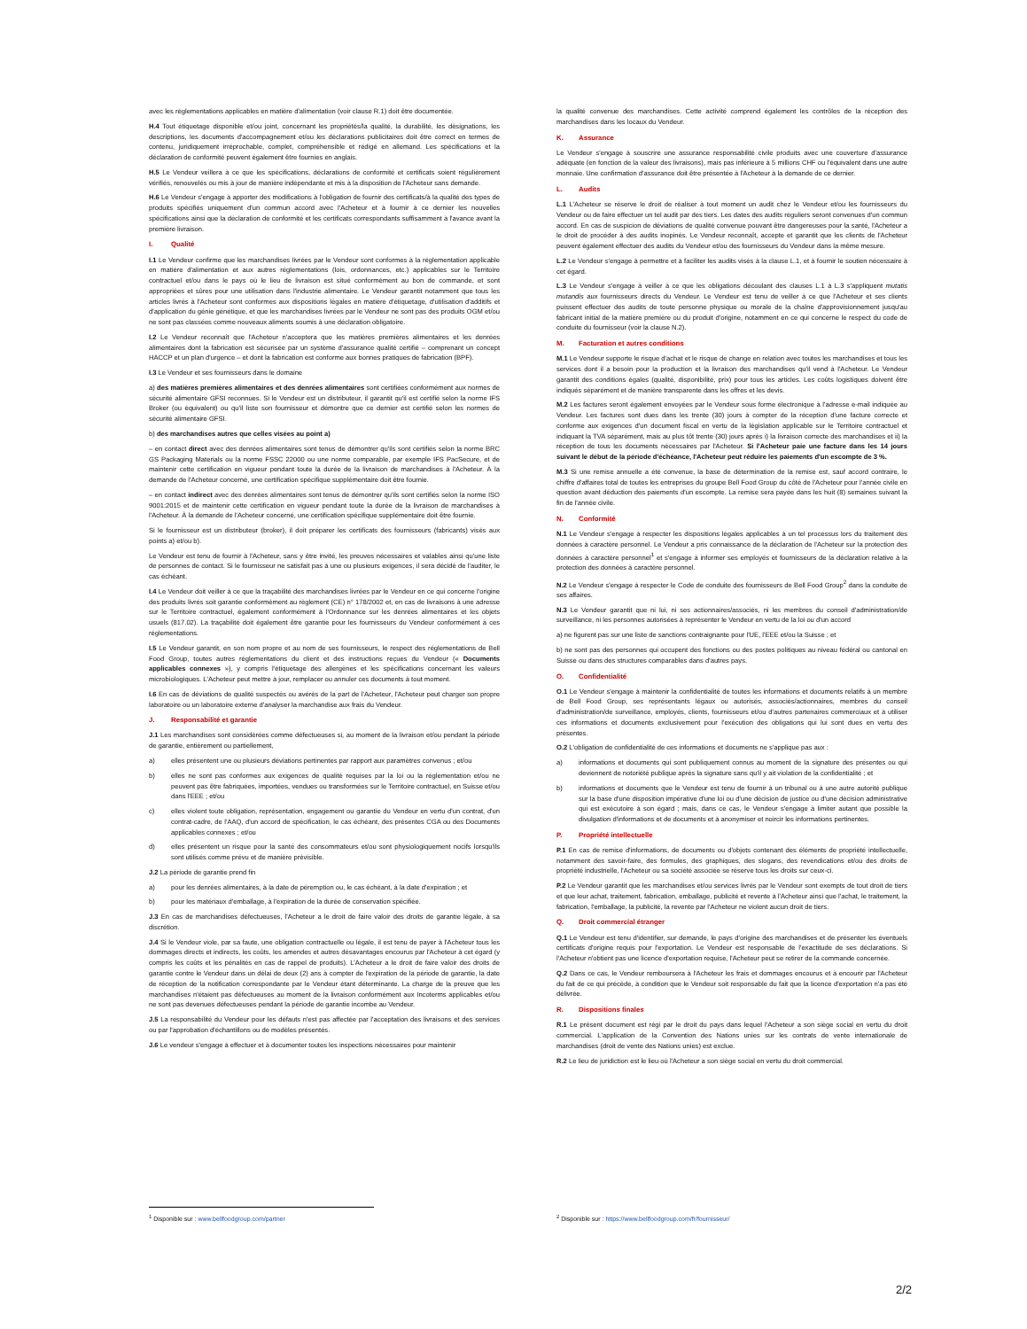avec les réglementations applicables en matière d'alimentation (voir clause R.1) doit être documentée.
H.4 Tout étiquetage disponible et/ou joint, concernant les propriétés/la qualité, la durabilité, les désignations, les descriptions, les documents d'accompagnement et/ou les déclarations publicitaires doit être correct en termes de contenu, juridiquement irréprochable, complet, compréhensible et rédigé en allemand. Les spécifications et la déclaration de conformité peuvent également être fournies en anglais.
H.5 Le Vendeur veillera à ce que les spécifications, déclarations de conformité et certificats soient régulièrement vérifiés, renouvelés ou mis à jour de manière indépendante et mis à la disposition de l'Acheteur sans demande.
H.6 Le Vendeur s'engage à apporter des modifications à l'obligation de fournir des certificats/à la qualité des types de produits spécifiés uniquement d'un commun accord avec l'Acheteur et à fournir à ce dernier les nouvelles spécifications ainsi que la déclaration de conformité et les certificats correspondants suffisamment à l'avance avant la première livraison.
I. Qualité
I.1 Le Vendeur confirme que les marchandises livrées par le Vendeur sont conformes à la réglementation applicable en matière d'alimentation et aux autres réglementations (lois, ordonnances, etc.) applicables sur le Territoire contractuel et/ou dans le pays où le lieu de livraison est situé conformément au bon de commande, et sont appropriées et sûres pour une utilisation dans l'industrie alimentaire. Le Vendeur garantit notamment que tous les articles livrés à l'Acheteur sont conformes aux dispositions légales en matière d'étiquetage, d'utilisation d'additifs et d'application du génie génétique, et que les marchandises livrées par le Vendeur ne sont pas des produits OGM et/ou ne sont pas classées comme nouveaux aliments soumis à une déclaration obligatoire.
I.2 Le Vendeur reconnaît que l'Acheteur n'acceptera que les matières premières alimentaires et les denrées alimentaires dont la fabrication est sécurisée par un système d'assurance qualité certifié – comprenant un concept HACCP et un plan d'urgence – et dont la fabrication est conforme aux bonnes pratiques de fabrication (BPF).
I.3 Le Vendeur et ses fournisseurs dans le domaine
a) des matières premières alimentaires et des denrées alimentaires sont certifiées conformément aux normes de sécurité alimentaire GFSI reconnues. Si le Vendeur est un distributeur, il garantit qu'il est certifié selon la norme IFS Broker (ou équivalent) ou qu'il liste son fournisseur et démontre que ce dernier est certifié selon les normes de sécurité alimentaire GFSI.
b) des marchandises autres que celles visées au point a)
– en contact direct avec des denrées alimentaires sont tenus de démontrer qu'ils sont certifiés selon la norme BRC GS Packaging Materials ou la norme FSSC 22000 ou une norme comparable, par exemple IFS PacSecure, et de maintenir cette certification en vigueur pendant toute la durée de la livraison de marchandises à l'Acheteur. À la demande de l'Acheteur concerné, une certification spécifique supplémentaire doit être fournie.
– en contact indirect avec des denrées alimentaires sont tenus de démontrer qu'ils sont certifiés selon la norme ISO 9001:2015 et de maintenir cette certification en vigueur pendant toute la durée de la livraison de marchandises à l'Acheteur. À la demande de l'Acheteur concerné, une certification spécifique supplémentaire doit être fournie.
Si le fournisseur est un distributeur (broker), il doit préparer les certificats des fournisseurs (fabricants) visés aux points a) et/ou b).
Le Vendeur est tenu de fournir à l'Acheteur, sans y être invité, les preuves nécessaires et valables ainsi qu'une liste de personnes de contact. Si le fournisseur ne satisfait pas à une ou plusieurs exigences, il sera décidé de l'auditer, le cas échéant.
I.4 Le Vendeur doit veiller à ce que la traçabilité des marchandises livrées par le Vendeur en ce qui concerne l'origine des produits livrés soit garantie conformément au règlement (CE) n° 178/2002 et, en cas de livraisons à une adresse sur le Territoire contractuel, également conformément à l'Ordonnance sur les denrées alimentaires et les objets usuels (817.02). La traçabilité doit également être garantie pour les fournisseurs du Vendeur conformément à ces réglementations.
I.5 Le Vendeur garantit, en son nom propre et au nom de ses fournisseurs, le respect des réglementations de Bell Food Group, toutes autres réglementations du client et des instructions reçues du Vendeur (« Documents applicables connexes »), y compris l'étiquetage des allergènes et les spécifications concernant les valeurs microbiologiques. L'Acheteur peut mettre à jour, remplacer ou annuler ces documents à tout moment.
I.6 En cas de déviations de qualité suspectés ou avérés de la part de l'Acheteur, l'Acheteur peut charger son propre laboratoire ou un laboratoire externe d'analyser la marchandise aux frais du Vendeur.
J. Responsabilité et garantie
J.1 Les marchandises sont considérées comme défectueuses si, au moment de la livraison et/ou pendant la période de garantie, entièrement ou partiellement,
a) elles présentent une ou plusieurs déviations pertinentes par rapport aux paramètres convenus ; et/ou
b) elles ne sont pas conformes aux exigences de qualité requises par la loi ou la réglementation et/ou ne peuvent pas être fabriquées, importées, vendues ou transformées sur le Territoire contractuel, en Suisse et/ou dans l'EEE ; et/ou
c) elles violent toute obligation, représentation, engagement ou garantie du Vendeur en vertu d'un contrat, d'un contrat-cadre, de l'AAQ, d'un accord de spécification, le cas échéant, des présentes CGA ou des Documents applicables connexes ; et/ou
d) elles présentent un risque pour la santé des consommateurs et/ou sont physiologiquement nocifs lorsqu'ils sont utilisés comme prévu et de manière prévisible.
J.2 La période de garantie prend fin
a) pour les denrées alimentaires, à la date de péremption ou, le cas échéant, à la date d'expiration ; et
b) pour les matériaux d'emballage, à l'expiration de la durée de conservation spécifiée.
J.3 En cas de marchandises défectueuses, l'Acheteur a le droit de faire valoir des droits de garantie légale, à sa discrétion.
J.4 Si le Vendeur viole, par sa faute, une obligation contractuelle ou légale, il est tenu de payer à l'Acheteur tous les dommages directs et indirects, les coûts, les amendes et autres désavantages encourus par l'Acheteur à cet égard (y compris les coûts et les pénalités en cas de rappel de produits). L'Acheteur a le droit de faire valoir des droits de garantie contre le Vendeur dans un délai de deux (2) ans à compter de l'expiration de la période de garantie, la date de réception de la notification correspondante par le Vendeur étant déterminante. La charge de la preuve que les marchandises n'étaient pas défectueuses au moment de la livraison conformément aux Incoterms applicables et/ou ne sont pas devenues défectueuses pendant la période de garantie incombe au Vendeur.
J.5 La responsabilité du Vendeur pour les défauts n'est pas affectée par l'acceptation des livraisons et des services ou par l'approbation d'échantillons ou de modèles présentés.
J.6 Le vendeur s'engage à effectuer et à documenter toutes les inspections nécessaires pour maintenir
la qualité convenue des marchandises. Cette activité comprend également les contrôles de la réception des marchandises dans les locaux du Vendeur.
K. Assurance
Le Vendeur s'engage à souscrire une assurance responsabilité civile produits avec une couverture d'assurance adéquate (en fonction de la valeur des livraisons), mais pas inférieure à 5 millions CHF ou l'équivalent dans une autre monnaie. Une confirmation d'assurance doit être présentée à l'Acheteur à la demande de ce dernier.
L. Audits
L.1 L'Acheteur se réserve le droit de réaliser à tout moment un audit chez le Vendeur et/ou les fournisseurs du Vendeur ou de faire effectuer un tel audit par des tiers. Les dates des audits réguliers seront convenues d'un commun accord. En cas de suspicion de déviations de qualité convenue pouvant être dangereuses pour la santé, l'Acheteur a le droit de procéder à des audits inopinés. Le Vendeur reconnaît, accepte et garantit que les clients de l'Acheteur peuvent également effectuer des audits du Vendeur et/ou des fournisseurs du Vendeur dans la même mesure.
L.2 Le Vendeur s'engage à permettre et à faciliter les audits visés à la clause L.1, et à fournir le soutien nécessaire à cet égard.
L.3 Le Vendeur s'engage à veiller à ce que les obligations découlant des clauses L.1 à L.3 s'appliquent mutatis mutandis aux fournisseurs directs du Vendeur. Le Vendeur est tenu de veiller à ce que l'Acheteur et ses clients puissent effectuer des audits de toute personne physique ou morale de la chaîne d'approvisionnement jusqu'au fabricant initial de la matière première ou du produit d'origine, notamment en ce qui concerne le respect du code de conduite du fournisseur (voir la clause N.2).
M. Facturation et autres conditions
M.1 Le Vendeur supporte le risque d'achat et le risque de change en relation avec toutes les marchandises et tous les services dont il a besoin pour la production et la livraison des marchandises qu'il vend à l'Acheteur. Le Vendeur garantit des conditions égales (qualité, disponibilité, prix) pour tous les articles. Les coûts logistiques doivent être indiqués séparément et de manière transparente dans les offres et les devis.
M.2 Les factures seront également envoyées par le Vendeur sous forme électronique à l'adresse e-mail indiquée au Vendeur. Les factures sont dues dans les trente (30) jours à compter de la réception d'une facture correcte et conforme aux exigences d'un document fiscal en vertu de la législation applicable sur le Territoire contractuel et indiquant la TVA séparément, mais au plus tôt trente (30) jours après i) la livraison correcte des marchandises et ii) la réception de tous les documents nécessaires par l'Acheteur. Si l'Acheteur paie une facture dans les 14 jours suivant le début de la période d'échéance, l'Acheteur peut réduire les paiements d'un escompte de 3 %.
M.3 Si une remise annuelle a été convenue, la base de détermination de la remise est, sauf accord contraire, le chiffre d'affaires total de toutes les entreprises du groupe Bell Food Group du côté de l'Acheteur pour l'année civile en question avant déduction des paiements d'un escompte. La remise sera payée dans les huit (8) semaines suivant la fin de l'année civile.
N. Conformité
N.1 Le Vendeur s'engage à respecter les dispositions légales applicables à un tel processus lors du traitement des données à caractère personnel. Le Vendeur a pris connaissance de la déclaration de l'Acheteur sur la protection des données à caractère personnel<sup>1</sup> et s'engage à informer ses employés et fournisseurs de la déclaration relative à la protection des données à caractère personnel.
N.2 Le Vendeur s'engage à respecter le Code de conduite des fournisseurs de Bell Food Group<sup>2</sup> dans la conduite de ses affaires.
N.3 Le Vendeur garantit que ni lui, ni ses actionnaires/associés, ni les membres du conseil d'administration/de surveillance, ni les personnes autorisées à représenter le Vendeur en vertu de la loi ou d'un accord
a) ne figurent pas sur une liste de sanctions contraignante pour l'UE, l'EEE et/ou la Suisse ; et
b) ne sont pas des personnes qui occupent des fonctions ou des postes politiques au niveau fédéral ou cantonal en Suisse ou dans des structures comparables dans d'autres pays.
O. Confidentialité
O.1 Le Vendeur s'engage à maintenir la confidentialité de toutes les informations et documents relatifs à un membre de Bell Food Group, ses représentants légaux ou autorisés, associés/actionnaires, membres du conseil d'administration/de surveillance, employés, clients, fournisseurs et/ou d'autres partenaires commerciaux et à utiliser ces informations et documents exclusivement pour l'exécution des obligations qui lui sont dues en vertu des présentes.
O.2 L'obligation de confidentialité de ces informations et documents ne s'applique pas aux :
a) informations et documents qui sont publiquement connus au moment de la signature des présentes ou qui deviennent de notoriété publique après la signature sans qu'il y ait violation de la confidentialité ; et
b) informations et documents que le Vendeur est tenu de fournir à un tribunal ou à une autre autorité publique sur la base d'une disposition impérative d'une loi ou d'une décision de justice ou d'une décision administrative qui est exécutoire à son égard ; mais, dans ce cas, le Vendeur s'engage à limiter autant que possible la divulgation d'informations et de documents et à anonymiser et noircir les informations pertinentes.
P. Propriété intellectuelle
P.1 En cas de remise d'informations, de documents ou d'objets contenant des éléments de propriété intellectuelle, notamment des savoir-faire, des formules, des graphiques, des slogans, des revendications et/ou des droits de propriété industrielle, l'Acheteur ou sa société associée se réserve tous les droits sur ceux-ci.
P.2 Le Vendeur garantit que les marchandises et/ou services livrés par le Vendeur sont exempts de tout droit de tiers et que leur achat, traitement, fabrication, emballage, publicité et revente à l'Acheteur ainsi que l'achat, le traitement, la fabrication, l'emballage, la publicité, la revente par l'Acheteur ne violent aucun droit de tiers.
Q. Droit commercial étranger
Q.1 Le Vendeur est tenu d'identifier, sur demande, le pays d'origine des marchandises et de présenter les éventuels certificats d'origine requis pour l'exportation. Le Vendeur est responsable de l'exactitude de ses déclarations. Si l'Acheteur n'obtient pas une licence d'exportation requise, l'Acheteur peut se retirer de la commande concernée.
Q.2 Dans ce cas, le Vendeur remboursera à l'Acheteur les frais et dommages encourus et à encourir par l'Acheteur du fait de ce qui précède, à condition que le Vendeur soit responsable du fait que la licence d'exportation n'a pas été délivrée.
R. Dispositions finales
R.1 Le présent document est régi par le droit du pays dans lequel l'Acheteur a son siège social en vertu du droit commercial. L'application de la Convention des Nations unies sur les contrats de vente internationale de marchandises (droit de vente des Nations unies) est exclue.
R.2 Le lieu de juridiction est le lieu où l'Acheteur a son siège social en vertu du droit commercial.
<sup>1</sup> Disponible sur : www.bellfoodgroup.com/partner
<sup>2</sup> Disponible sur : https://www.bellfoodgroup.com/fr/fournisseur/
2/2